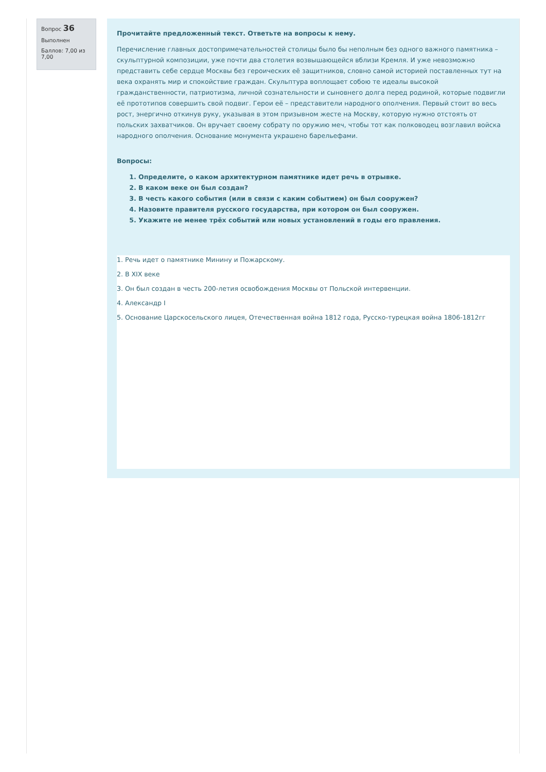Вопрос 36
Выполнен
Баллов: 7,00 из 7,00
Прочитайте предложенный текст. Ответьте на вопросы к нему.
Перечисление главных достопримечательностей столицы было бы неполным без одного важного памятника – скульптурной композиции, уже почти два столетия возвышающейся вблизи Кремля. И уже невозможно представить себе сердце Москвы без героических её защитников, словно самой историей поставленных тут на века охранять мир и спокойствие граждан. Скульптура воплощает собою те идеалы высокой гражданственности, патриотизма, личной сознательности и сыновнего долга перед родиной, которые подвигли её прототипов совершить свой подвиг. Герои её – представители народного ополчения. Первый стоит во весь рост, энергично откинув руку, указывая в этом призывном жесте на Москву, которую нужно отстоять от польских захватчиков. Он вручает своему собрату по оружию меч, чтобы тот как полководец возглавил войска народного ополчения. Основание монумента украшено барельефами.
Вопросы:
1. Определите, о каком архитектурном памятнике идет речь в отрывке.
2. В каком веке он был создан?
3. В честь какого события (или в связи с каким событием) он был сооружен?
4. Назовите правителя русского государства, при котором он был сооружен.
5. Укажите не менее трёх событий или новых установлений в годы его правления.
1. Речь идет о памятнике Минину и Пожарскому.
2. В XIX веке
3. Он был создан в честь 200-летия освобождения Москвы от Польской интервенции.
4. Александр I
5. Основание Царскосельского лицея, Отечественная война 1812 года, Русско-турецкая война 1806-1812гг